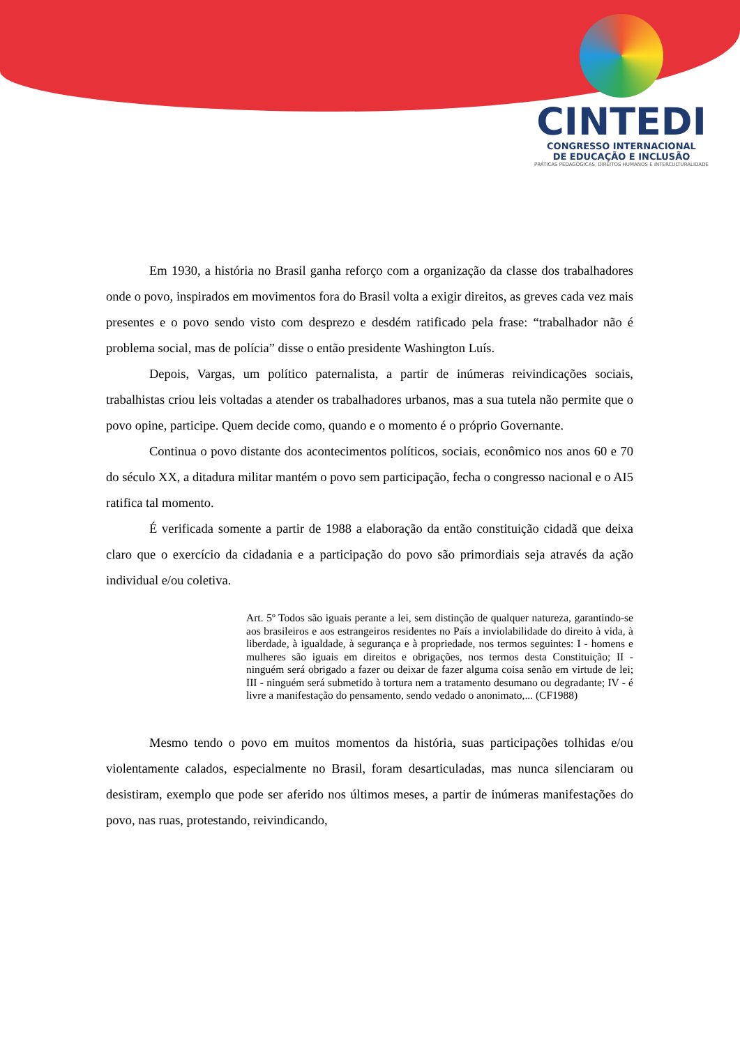CINTEDI
CONGRESSO INTERNACIONAL
DE EDUCAÇÃO E INCLUSÃO
PRÁTICAS PEDAGÓGICAS, DIREITOS HUMANOS E INTERCULTURALIDADE
Em 1930, a história no Brasil ganha reforço com a organização da classe dos trabalhadores onde o povo, inspirados em movimentos fora do Brasil volta a exigir direitos, as greves cada vez mais presentes e o povo sendo visto com desprezo e desdém ratificado pela frase: “trabalhador não é problema social, mas de polícia” disse o então presidente Washington Luís.
Depois, Vargas, um político paternalista, a partir de inúmeras reivindicações sociais, trabalhistas criou leis voltadas a atender os trabalhadores urbanos, mas a sua tutela não permite que o povo opine, participe. Quem decide como, quando e o momento é o próprio Governante.
Continua o povo distante dos acontecimentos políticos, sociais, econômico nos anos 60 e 70 do século XX, a ditadura militar mantém o povo sem participação, fecha o congresso nacional e o AI5 ratifica tal momento.
É verificada somente a partir de 1988 a elaboração da então constituição cidadã que deixa claro que o exercício da cidadania e a participação do povo são primordiais seja através da ação individual e/ou coletiva.
Art. 5º Todos são iguais perante a lei, sem distinção de qualquer natureza, garantindo-se aos brasileiros e aos estrangeiros residentes no País a inviolabilidade do direito à vida, à liberdade, à igualdade, à segurança e à propriedade, nos termos seguintes: I - homens e mulheres são iguais em direitos e obrigações, nos termos desta Constituição; II - ninguém será obrigado a fazer ou deixar de fazer alguma coisa senão em virtude de lei; III - ninguém será submetido à tortura nem a tratamento desumano ou degradante; IV - é livre a manifestação do pensamento, sendo vedado o anonimato,... (CF1988)
Mesmo tendo o povo em muitos momentos da história, suas participações tolhidas e/ou violentamente calados, especialmente no Brasil, foram desarticuladas, mas nunca silenciaram ou desistiram, exemplo que pode ser aferido nos últimos meses, a partir de inúmeras manifestações do povo, nas ruas, protestando, reivindicando,